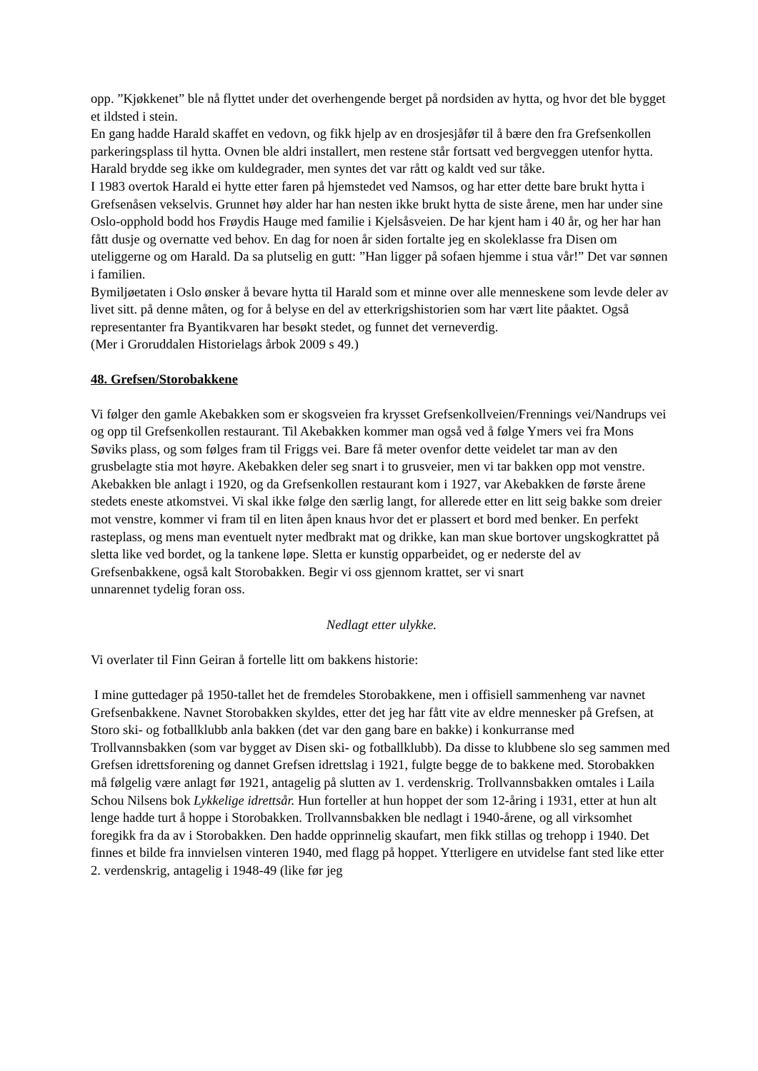opp. ”Kjøkkenet” ble nå flyttet under det overhengende berget på nordsiden av hytta, og hvor det ble bygget et ildsted i stein.
En gang hadde Harald skaffet en vedovn, og fikk hjelp av en drosjesjåfør til å bære den fra Grefsenkollen parkeringsplass til hytta. Ovnen ble aldri installert, men restene står fortsatt ved bergveggen utenfor hytta. Harald brydde seg ikke om kuldegrader, men syntes det var rått og kaldt ved sur tåke.
I 1983 overtok Harald ei hytte etter faren på hjemstedet ved Namsos, og har etter dette bare brukt hytta i Grefsenåsen vekselvis. Grunnet høy alder har han nesten ikke brukt hytta de siste årene, men har under sine Oslo-opphold bodd hos Frøydis Hauge med familie i Kjelsåsveien. De har kjent ham i 40 år, og her har han fått dusje og overnatte ved behov. En dag for noen år siden fortalte jeg en skoleklasse fra Disen om uteliggerne og om Harald. Da sa plutselig en gutt: ”Han ligger på sofaen hjemme i stua vår!” Det var sønnen i familien.
Bymiljøetaten i Oslo ønsker å bevare hytta til Harald som et minne over alle menneskene som levde deler av livet sitt. på denne måten, og for å belyse en del av etterkrigshistorien som har vært lite påaktet. Også representanter fra Byantikvaren har besøkt stedet, og funnet det verneverdig.
(Mer i Groruddalen Historielags årbok 2009 s 49.)
48. Grefsen/Storobakkene
Vi følger den gamle Akebakken som er skogsveien fra krysset Grefsenkollveien/Frennings vei/Nandrups vei og opp til Grefsenkollen restaurant. Til Akebakken kommer man også ved å følge Ymers vei fra Mons Søviks plass, og som følges fram til Friggs vei. Bare få meter ovenfor dette veidelet tar man av den grusbelagte stia mot høyre. Akebakken deler seg snart i to grusveier, men vi tar bakken opp mot venstre.
Akebakken ble anlagt i 1920, og da Grefsenkollen restaurant kom i 1927, var Akebakken de første årene stedets eneste atkomstvei. Vi skal ikke følge den særlig langt, for allerede etter en litt seig bakke som dreier mot venstre, kommer vi fram til en liten åpen knaus hvor det er plassert et bord med benker. En perfekt rasteplass, og mens man eventuelt nyter medbrakt mat og drikke, kan man skue bortover ungskogkrattet på sletta like ved bordet, og la tankene løpe. Sletta er kunstig opparbeidet, og er nederste del av Grefsenbakkene, også kalt Storobakken. Begir vi oss gjennom krattet, ser vi snart
unnarennet tydelig foran oss.
Nedlagt etter ulykke.
Vi overlater til Finn Geiran å fortelle litt om bakkens historie:
I mine guttedager på 1950-tallet het de fremdeles Storobakkene, men i offisiell sammenheng var navnet Grefsenbakkene. Navnet Storobakken skyldes, etter det jeg har fått vite av eldre mennesker på Grefsen, at Storo ski- og fotballklubb anla bakken (det var den gang bare en bakke) i konkurranse med Trollvannsbakken (som var bygget av Disen ski- og fotballklubb). Da disse to klubbene slo seg sammen med Grefsen idrettsforening og dannet Grefsen idrettslag i 1921, fulgte begge de to bakkene med. Storobakken må følgelig være anlagt før 1921, antagelig på slutten av 1. verdenskrig. Trollvannsbakken omtales i Laila Schou Nilsens bok Lykkelige idrettsår. Hun forteller at hun hoppet der som 12-åring i 1931, etter at hun alt lenge hadde turt å hoppe i Storobakken. Trollvannsbakken ble nedlagt i 1940-årene, og all virksomhet foregikk fra da av i Storobakken. Den hadde opprinnelig skaufart, men fikk stillas og trehopp i 1940. Det finnes et bilde fra innvielsen vinteren 1940, med flagg på hoppet. Ytterligere en utvidelse fant sted like etter 2. verdenskrig, antagelig i 1948-49 (like før jeg